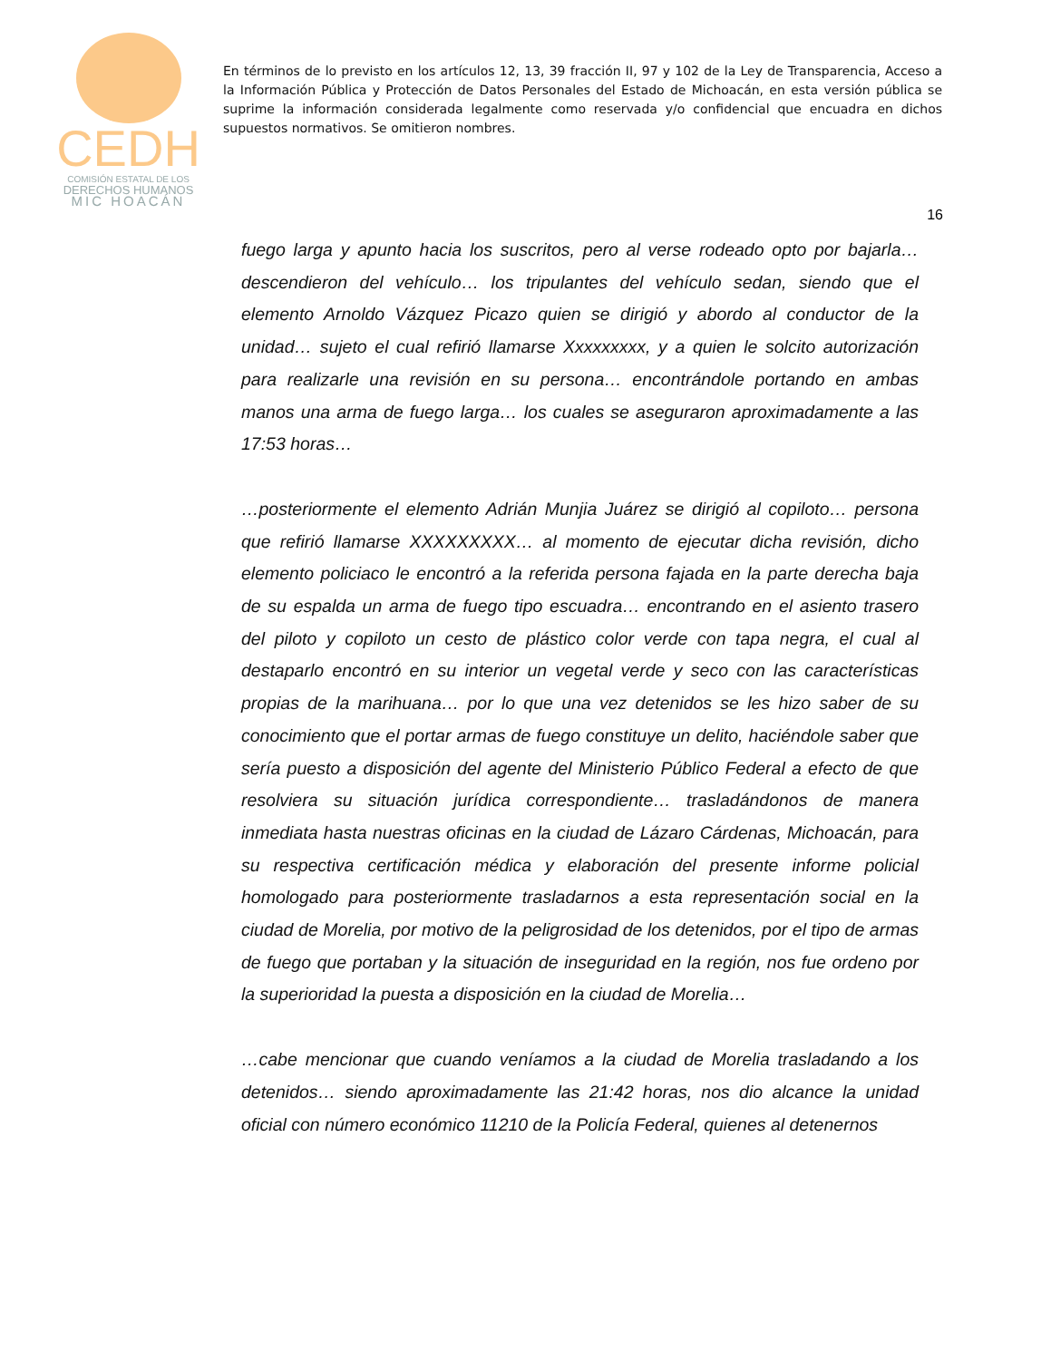CEDH
COMISIÓN ESTATAL DE LOS
DERECHOS HUMANOS
MIC HOACÁN
En términos de lo previsto en los artículos 12, 13, 39 fracción II, 97 y 102 de la Ley de Transparencia, Acceso a la Información Pública y Protección de Datos Personales del Estado de Michoacán, en esta versión pública se suprime la información considerada legalmente como reservada y/o confidencial que encuadra en dichos supuestos normativos. Se omitieron nombres.
16
fuego larga y apunto hacia los suscritos, pero al verse rodeado opto por bajarla… descendieron del vehículo… los tripulantes del vehículo sedan, siendo que el elemento Arnoldo Vázquez Picazo quien se dirigió y abordo al conductor de la unidad… sujeto el cual refirió llamarse Xxxxxxxxx, y a quien le solcito autorización para realizarle una revisión en su persona… encontrándole portando en ambas manos una arma de fuego larga… los cuales se aseguraron aproximadamente a las 17:53 horas…
…posteriormente el elemento Adrián Munjia Juárez se dirigió al copiloto… persona que refirió llamarse XXXXXXXXX… al momento de ejecutar dicha revisión, dicho elemento policiaco le encontró a la referida persona fajada en la parte derecha baja de su espalda un arma de fuego tipo escuadra… encontrando en el asiento trasero del piloto y copiloto un cesto de plástico color verde con tapa negra, el cual al destaparlo encontró en su interior un vegetal verde y seco con las características propias de la marihuana… por lo que una vez detenidos se les hizo saber de su conocimiento que el portar armas de fuego constituye un delito, haciéndole saber que sería puesto a disposición del agente del Ministerio Público Federal a efecto de que resolviera su situación jurídica correspondiente… trasladándonos de manera inmediata hasta nuestras oficinas en la ciudad de Lázaro Cárdenas, Michoacán, para su respectiva certificación médica y elaboración del presente informe policial homologado para posteriormente trasladarnos a esta representación social en la ciudad de Morelia, por motivo de la peligrosidad de los detenidos, por el tipo de armas de fuego que portaban y la situación de inseguridad en la región, nos fue ordeno por la superioridad la puesta a disposición en la ciudad de Morelia…
…cabe mencionar que cuando veníamos a la ciudad de Morelia trasladando a los detenidos… siendo aproximadamente las 21:42 horas, nos dio alcance la unidad oficial con número económico 11210 de la Policía Federal, quienes al detenernos